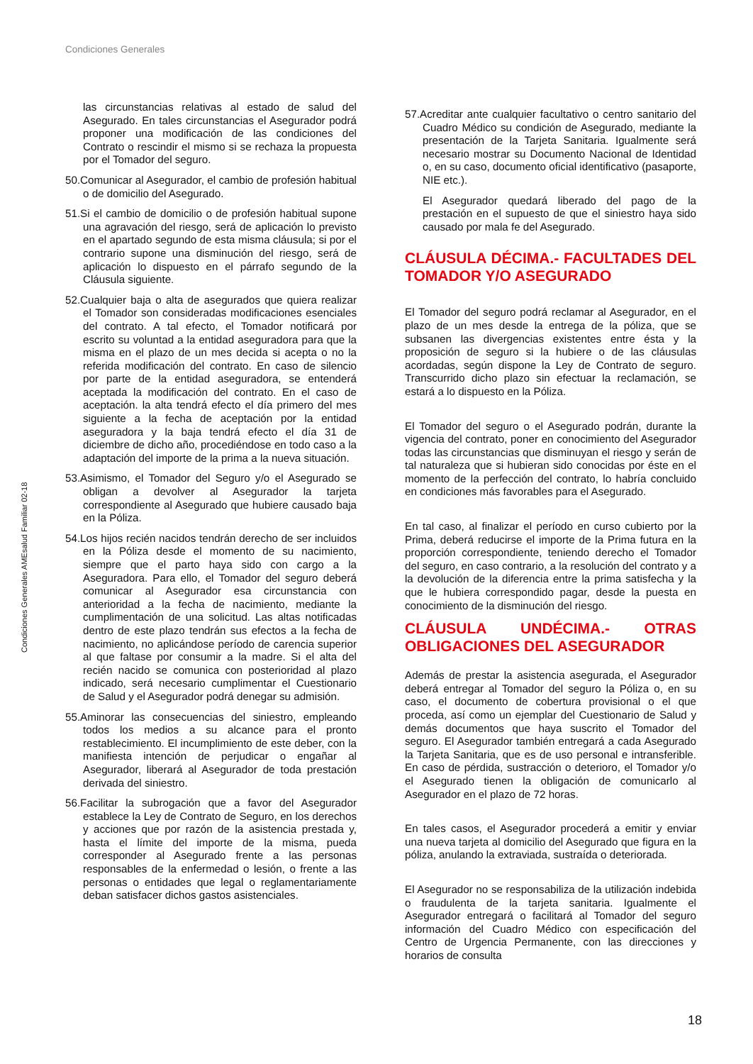Condiciones Generales
Condiciones Generales AMEsalud Familiar 02-18
las circunstancias relativas al estado de salud del Asegurado. En tales circunstancias el Asegurador podrá proponer una modificación de las condiciones del Contrato o rescindir el mismo si se rechaza la propuesta por el Tomador del seguro.
50.Comunicar al Asegurador, el cambio de profesión habitual o de domicilio del Asegurado.
51.Si el cambio de domicilio o de profesión habitual supone una agravación del riesgo, será de aplicación lo previsto en el apartado segundo de esta misma cláusula; si por el contrario supone una disminución del riesgo, será de aplicación lo dispuesto en el párrafo segundo de la Cláusula siguiente.
52.Cualquier baja o alta de asegurados que quiera realizar el Tomador son consideradas modificaciones esenciales del contrato. A tal efecto, el Tomador notificará por escrito su voluntad a la entidad aseguradora para que la misma en el plazo de un mes decida si acepta o no la referida modificación del contrato. En caso de silencio por parte de la entidad aseguradora, se entenderá aceptada la modificación del contrato. En el caso de aceptación. la alta tendrá efecto el día primero del mes siguiente a la fecha de aceptación por la entidad aseguradora y la baja tendrá efecto el día 31 de diciembre de dicho año, procediéndose en todo caso a la adaptación del importe de la prima a la nueva situación.
53.Asimismo, el Tomador del Seguro y/o el Asegurado se obligan a devolver al Asegurador la tarjeta correspondiente al Asegurado que hubiere causado baja en la Póliza.
54.Los hijos recién nacidos tendrán derecho de ser incluidos en la Póliza desde el momento de su nacimiento, siempre que el parto haya sido con cargo a la Aseguradora. Para ello, el Tomador del seguro deberá comunicar al Asegurador esa circunstancia con anterioridad a la fecha de nacimiento, mediante la cumplimentación de una solicitud. Las altas notificadas dentro de este plazo tendrán sus efectos a la fecha de nacimiento, no aplicándose período de carencia superior al que faltase por consumir a la madre. Si el alta del recién nacido se comunica con posterioridad al plazo indicado, será necesario cumplimentar el Cuestionario de Salud y el Asegurador podrá denegar su admisión.
55.Aminorar las consecuencias del siniestro, empleando todos los medios a su alcance para el pronto restablecimiento. El incumplimiento de este deber, con la manifiesta intención de perjudicar o engañar al Asegurador, liberará al Asegurador de toda prestación derivada del siniestro.
56.Facilitar la subrogación que a favor del Asegurador establece la Ley de Contrato de Seguro, en los derechos y acciones que por razón de la asistencia prestada y, hasta el límite del importe de la misma, pueda corresponder al Asegurado frente a las personas responsables de la enfermedad o lesión, o frente a las personas o entidades que legal o reglamentariamente deban satisfacer dichos gastos asistenciales.
57.Acreditar ante cualquier facultativo o centro sanitario del Cuadro Médico su condición de Asegurado, mediante la presentación de la Tarjeta Sanitaria. Igualmente será necesario mostrar su Documento Nacional de Identidad o, en su caso, documento oficial identificativo (pasaporte, NIE etc.).
El Asegurador quedará liberado del pago de la prestación en el supuesto de que el siniestro haya sido causado por mala fe del Asegurado.
CLÁUSULA DÉCIMA.- FACULTADES DEL TOMADOR Y/O ASEGURADO
El Tomador del seguro podrá reclamar al Asegurador, en el plazo de un mes desde la entrega de la póliza, que se subsanen las divergencias existentes entre ésta y la proposición de seguro si la hubiere o de las cláusulas acordadas, según dispone la Ley de Contrato de seguro. Transcurrido dicho plazo sin efectuar la reclamación, se estará a lo dispuesto en la Póliza.
El Tomador del seguro o el Asegurado podrán, durante la vigencia del contrato, poner en conocimiento del Asegurador todas las circunstancias que disminuyan el riesgo y serán de tal naturaleza que si hubieran sido conocidas por éste en el momento de la perfección del contrato, lo habría concluido en condiciones más favorables para el Asegurado.
En tal caso, al finalizar el período en curso cubierto por la Prima, deberá reducirse el importe de la Prima futura en la proporción correspondiente, teniendo derecho el Tomador del seguro, en caso contrario, a la resolución del contrato y a la devolución de la diferencia entre la prima satisfecha y la que le hubiera correspondido pagar, desde la puesta en conocimiento de la disminución del riesgo.
CLÁUSULA UNDÉCIMA.- OTRAS OBLIGACIONES DEL ASEGURADOR
Además de prestar la asistencia asegurada, el Asegurador deberá entregar al Tomador del seguro la Póliza o, en su caso, el documento de cobertura provisional o el que proceda, así como un ejemplar del Cuestionario de Salud y demás documentos que haya suscrito el Tomador del seguro. El Asegurador también entregará a cada Asegurado la Tarjeta Sanitaria, que es de uso personal e intransferible. En caso de pérdida, sustracción o deterioro, el Tomador y/o el Asegurado tienen la obligación de comunicarlo al Asegurador en el plazo de 72 horas.
En tales casos, el Asegurador procederá a emitir y enviar una nueva tarjeta al domicilio del Asegurado que figura en la póliza, anulando la extraviada, sustraída o deteriorada.
El Asegurador no se responsabiliza de la utilización indebida o fraudulenta de la tarjeta sanitaria. Igualmente el Asegurador entregará o facilitará al Tomador del seguro información del Cuadro Médico con especificación del Centro de Urgencia Permanente, con las direcciones y horarios de consulta
18